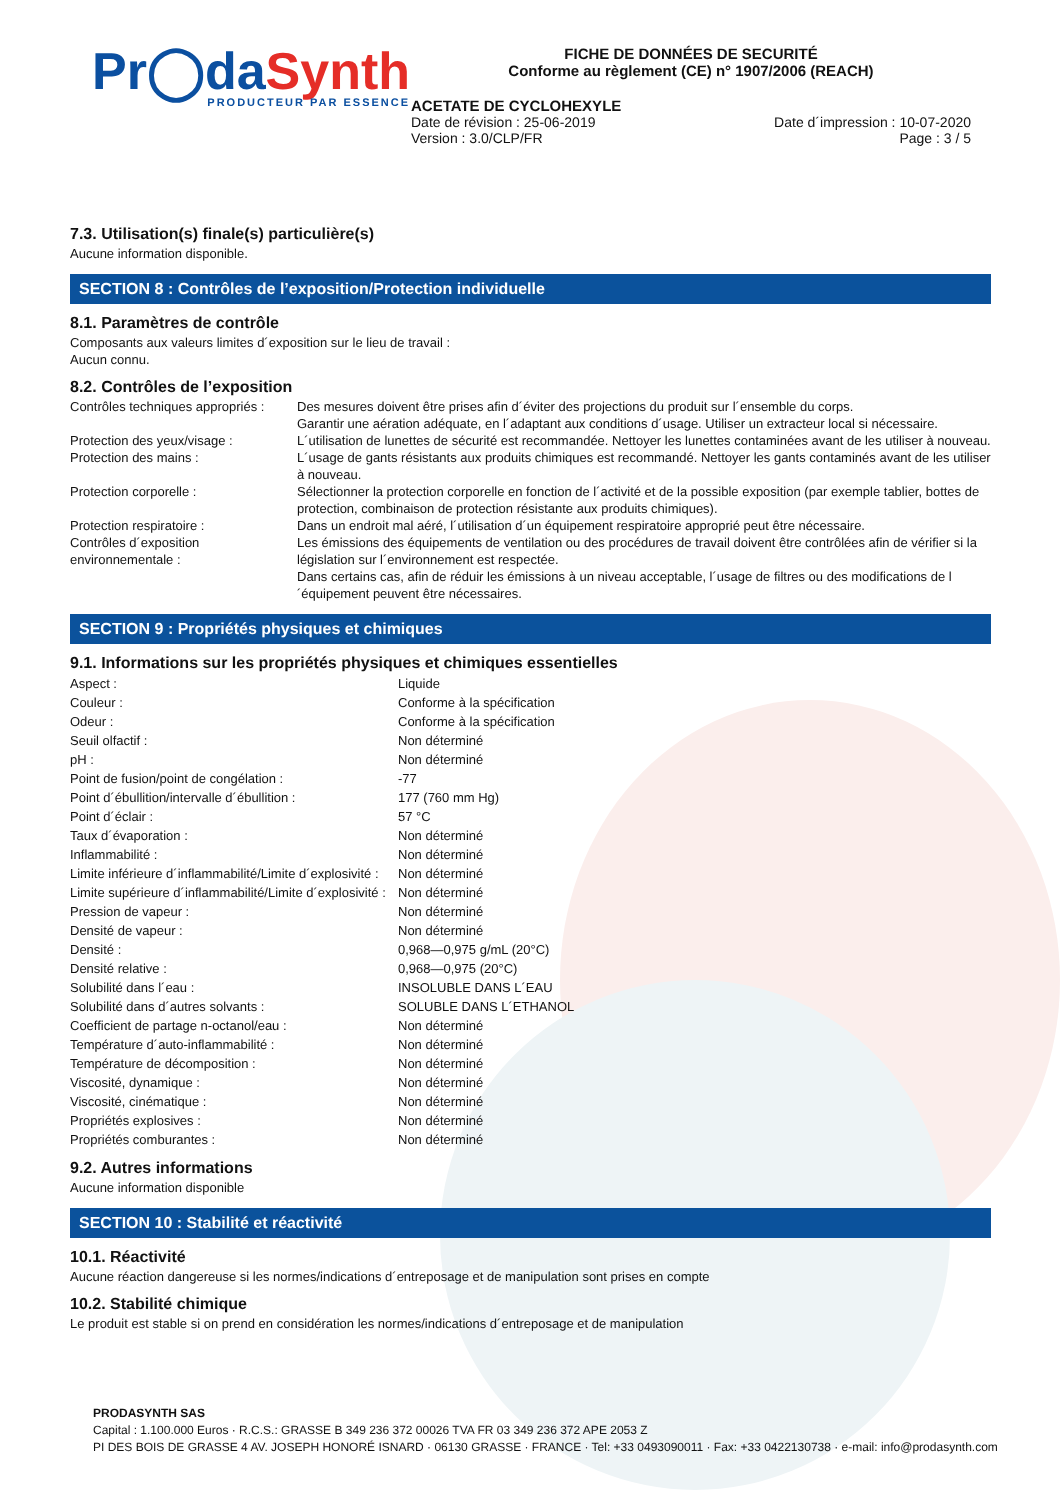Pr◯da Synth
PRODUCTEUR PAR ESSENCE
FICHE DE DONNÉES DE SECURITÉ
Conforme au règlement (CE) n° 1907/2006 (REACH)
ACETATE DE CYCLOHEXYLE
Date de révision : 25-06-2019 Date d´impression : 10-07-2020
Version : 3.0/CLP/FR Page : 3 / 5
7.3. Utilisation(s) finale(s) particulière(s)
Aucune information disponible.
SECTION 8 : Contrôles de l’exposition/Protection individuelle
8.1. Paramètres de contrôle
Composants aux valeurs limites d´exposition sur le lieu de travail :
Aucun connu.
8.2. Contrôles de l’exposition
| Contrôles techniques appropriés : | Des mesures doivent être prises afin d´éviter des projections du produit sur l´ensemble du corps. Garantir une aération adéquate, en l´adaptant aux conditions d´usage. Utiliser un extracteur local si nécessaire. |
| Protection des yeux/visage : | L´utilisation de lunettes de sécurité est recommandée. Nettoyer les lunettes contaminées avant de les utiliser à nouveau. |
| Protection des mains : | L´usage de gants résistants aux produits chimiques est recommandé. Nettoyer les gants contaminés avant de les utiliser à nouveau. |
| Protection corporelle : | Sélectionner la protection corporelle en fonction de l´activité et de la possible exposition (par exemple tablier, bottes de protection, combinaison de protection résistante aux produits chimiques). |
| Protection respiratoire : | Dans un endroit mal aéré, l´utilisation d´un équipement respiratoire approprié peut être nécessaire. |
| Contrôles d´exposition environnementale : | Les émissions des équipements de ventilation ou des procédures de travail doivent être contrôlées afin de vérifier si la législation sur l´environnement est respectée. Dans certains cas, afin de réduir les émissions à un niveau acceptable, l´usage de filtres ou des modifications de l´équipement peuvent être nécessaires. |
SECTION 9 : Propriétés physiques et chimiques
9.1. Informations sur les propriétés physiques et chimiques essentielles
| Aspect : | Liquide |
| Couleur : | Conforme à la spécification |
| Odeur : | Conforme à la spécification |
| Seuil olfactif : | Non déterminé |
| pH : | Non déterminé |
| Point de fusion/point de congélation : | -77 |
| Point d´ébullition/intervalle d´ébullition : | 177 (760 mm Hg) |
| Point d´éclair : | 57 °C |
| Taux d´évaporation : | Non déterminé |
| Inflammabilité : | Non déterminé |
| Limite inférieure d´inflammabilité/Limite d´explosivité : | Non déterminé |
| Limite supérieure d´inflammabilité/Limite d´explosivité : | Non déterminé |
| Pression de vapeur : | Non déterminé |
| Densité de vapeur : | Non déterminé |
| Densité : | 0,968—0,975 g/mL (20°C) |
| Densité relative : | 0,968—0,975 (20°C) |
| Solubilité dans l´eau : | INSOLUBLE DANS L´EAU |
| Solubilité dans d´autres solvants : | SOLUBLE DANS L´ETHANOL |
| Coefficient de partage n-octanol/eau : | Non déterminé |
| Température d´auto-inflammabilité : | Non déterminé |
| Température de décomposition : | Non déterminé |
| Viscosité, dynamique : | Non déterminé |
| Viscosité, cinématique : | Non déterminé |
| Propriétés explosives : | Non déterminé |
| Propriétés comburantes : | Non déterminé |
9.2. Autres informations
Aucune information disponible
SECTION 10 : Stabilité et réactivité
10.1. Réactivité
Aucune réaction dangereuse si les normes/indications d´entreposage et de manipulation sont prises en compte
10.2. Stabilité chimique
Le produit est stable si on prend en considération les normes/indications d´entreposage et de manipulation
PRODASYNTH SAS
Capital : 1.100.000 Euros · R.C.S.: GRASSE B 349 236 372 00026 TVA FR 03 349 236 372 APE 2053 Z
PI DES BOIS DE GRASSE 4 AV. JOSEPH HONORÉ ISNARD · 06130 GRASSE · FRANCE · Tel: +33 0493090011 · Fax: +33 0422130738 · e-mail: info@prodasynth.com